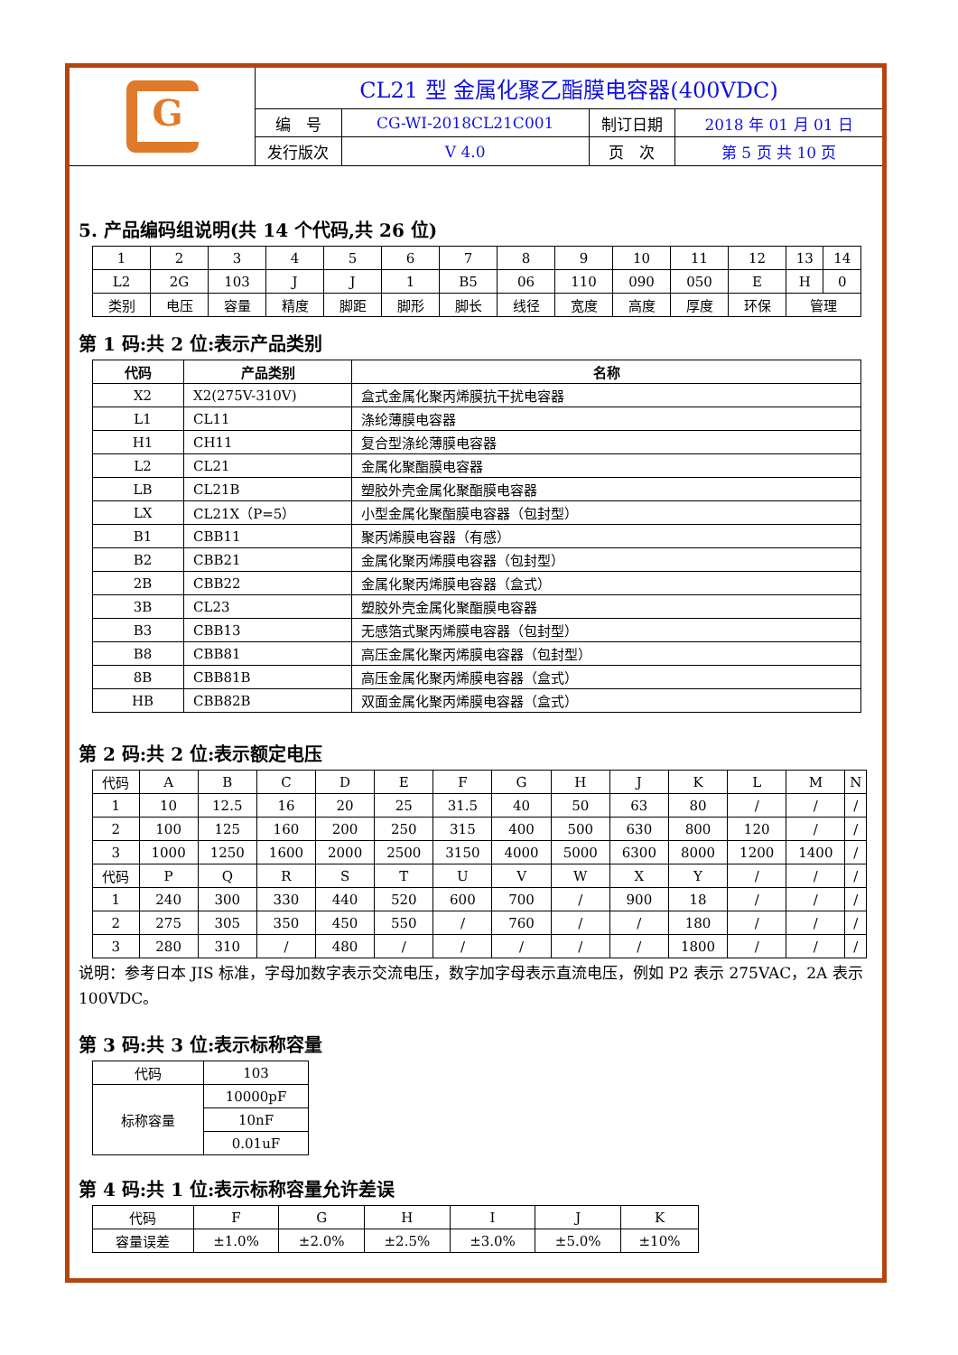| G | CL21 型 金属化聚乙酯膜电容器(400VDC) | | | |
| | 编 号 | CG-WI-2018CL21C001 | 制订日期 | 2018 年 01 月 01 日 |
| | 发行版次 | V 4.0 | 页 次 | 第 5 页 共 10 页 |
5. 产品编码组说明(共 14 个代码,共 26 位)
| 1 | 2 | 3 | 4 | 5 | 6 | 7 | 8 | 9 | 10 | 11 | 12 | 13 | 14 |
| L2 | 2G | 103 | J | J | 1 | B5 | 06 | 110 | 090 | 050 | E | H | 0 |
| 类别 | 电压 | 容量 | 精度 | 脚距 | 脚形 | 脚长 | 线径 | 宽度 | 高度 | 厚度 | 环保 | 管理 | |
第 1 码:共 2 位:表示产品类别
| 代码 | 产品类别 | 名称 |
| --- | --- | --- |
| X2 | X2(275V-310V) | 盒式金属化聚丙烯膜抗干扰电容器 |
| L1 | CL11 | 涤纶薄膜电容器 |
| H1 | CH11 | 复合型涤纶薄膜电容器 |
| L2 | CL21 | 金属化聚酯膜电容器 |
| LB | CL21B | 塑胶外壳金属化聚酯膜电容器 |
| LX | CL21X（P=5） | 小型金属化聚酯膜电容器（包封型） |
| B1 | CBB11 | 聚丙烯膜电容器（有感） |
| B2 | CBB21 | 金属化聚丙烯膜电容器（包封型） |
| 2B | CBB22 | 金属化聚丙烯膜电容器（盒式） |
| 3B | CL23 | 塑胶外壳金属化聚酯膜电容器 |
| B3 | CBB13 | 无感箔式聚丙烯膜电容器（包封型） |
| B8 | CBB81 | 高压金属化聚丙烯膜电容器（包封型） |
| 8B | CBB81B | 高压金属化聚丙烯膜电容器（盒式） |
| HB | CBB82B | 双面金属化聚丙烯膜电容器（盒式） |
第 2 码:共 2 位:表示额定电压
| 代码 | A | B | C | D | E | F | G | H | J | K | L | M | N |
| 1 | 10 | 12.5 | 16 | 20 | 25 | 31.5 | 40 | 50 | 63 | 80 | / | / | / |
| 2 | 100 | 125 | 160 | 200 | 250 | 315 | 400 | 500 | 630 | 800 | 120 | / | / |
| 3 | 1000 | 1250 | 1600 | 2000 | 2500 | 3150 | 4000 | 5000 | 6300 | 8000 | 1200 | 1400 | / |
| 代码 | P | Q | R | S | T | U | V | W | X | Y | / | / | / |
| 1 | 240 | 300 | 330 | 440 | 520 | 600 | 700 | / | 900 | 18 | / | / | / |
| 2 | 275 | 305 | 350 | 450 | 550 | / | 760 | / | / | 180 | / | / | / |
| 3 | 280 | 310 | / | 480 | / | / | / | / | / | 1800 | / | / | / |
说明：参考日本 JIS 标准，字母加数字表示交流电压，数字加字母表示直流电压，例如 P2 表示 275VAC，2A 表示 100VDC。
第 3 码:共 3 位:表示标称容量
| 代码 | 103 |
| 标称容量 | 10000pF |
| | 10nF |
| | 0.01uF |
第 4 码:共 1 位:表示标称容量允许差误
| 代码 | F | G | H | I | J | K |
| 容量误差 | ±1.0% | ±2.0% | ±2.5% | ±3.0% | ±5.0% | ±10% |